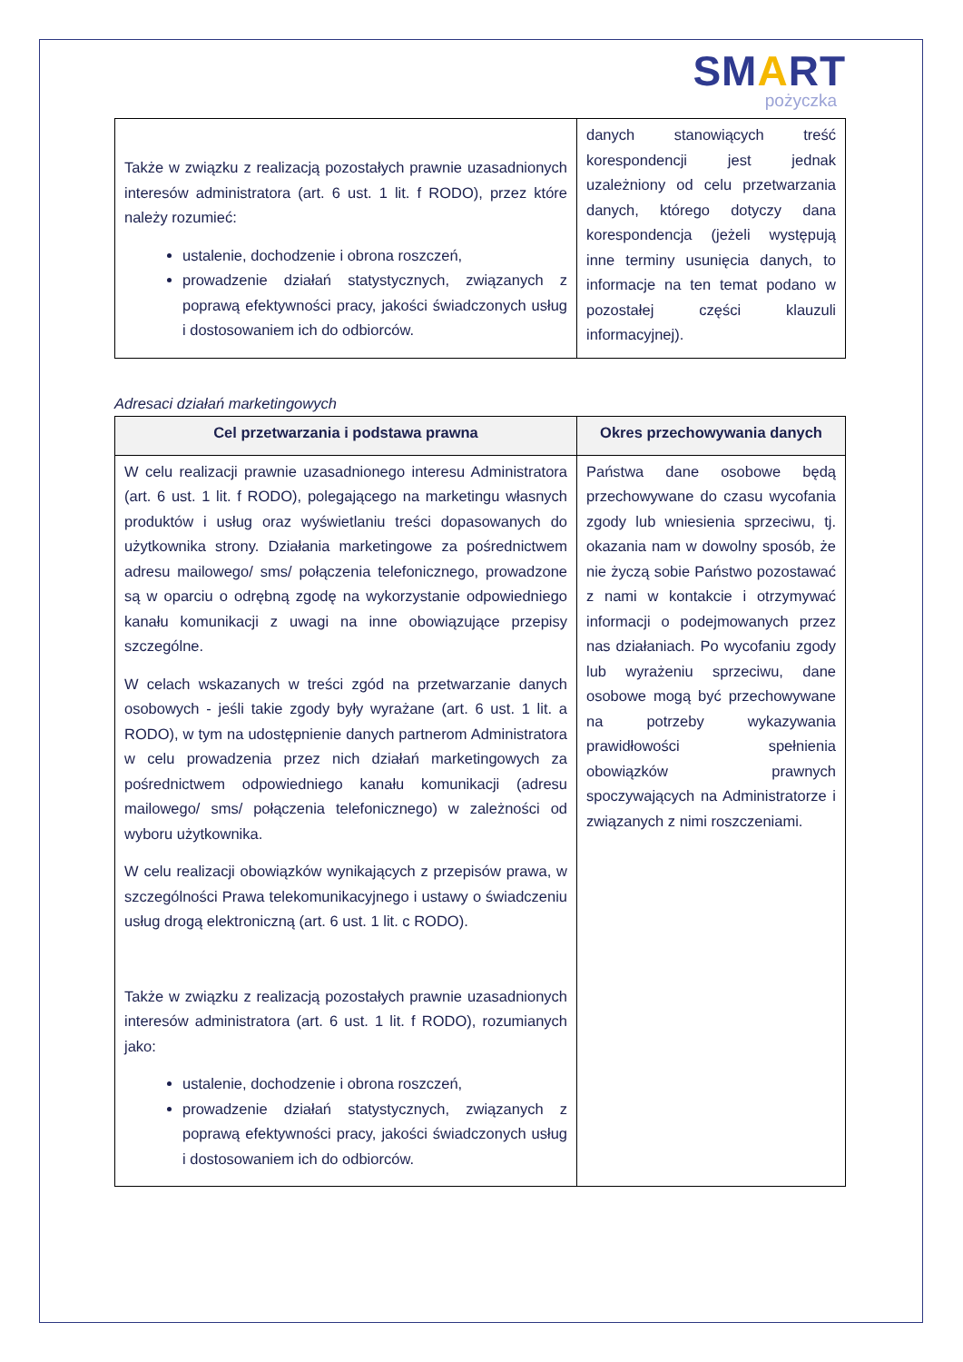SMART
pożyczka
| Także w związku z realizacją pozostałych prawnie uzasadnionych interesów administratora (art. 6 ust. 1 lit. f RODO), przez które należy rozumieć: ustalenie, dochodzenie i obrona roszczeń, prowadzenie działań statystycznych, związanych z poprawą efektywności pracy, jakości świadczonych usług i dostosowaniem ich do odbiorców. | danych stanowiących treść korespondencji jest jednak uzależniony od celu przetwarzania danych, którego dotyczy dana korespondencja (jeżeli występują inne terminy usunięcia danych, to informacje na ten temat podano w pozostałej części klauzuli informacyjnej). |
Adresaci działań marketingowych
| Cel przetwarzania i podstawa prawna | Okres przechowywania danych |
| --- | --- |
| W celu realizacji prawnie uzasadnionego interesu Administratora (art. 6 ust. 1 lit. f RODO), polegającego na marketingu własnych produktów i usług oraz wyświetlaniu treści dopasowanych do użytkownika strony. Działania marketingowe za pośrednictwem adresu mailowego/ sms/ połączenia telefonicznego, prowadzone są w oparciu o odrębną zgodę na wykorzystanie odpowiedniego kanału komunikacji z uwagi na inne obowiązujące przepisy szczególne. W celach wskazanych w treści zgód na przetwarzanie danych osobowych - jeśli takie zgody były wyrażane (art. 6 ust. 1 lit. a RODO), w tym na udostępnienie danych partnerom Administratora w celu prowadzenia przez nich działań marketingowych za pośrednictwem odpowiedniego kanału komunikacji (adresu mailowego/ sms/ połączenia telefonicznego) w zależności od wyboru użytkownika. W celu realizacji obowiązków wynikających z przepisów prawa, w szczególności Prawa telekomunikacyjnego i ustawy o świadczeniu usług drogą elektroniczną (art. 6 ust. 1 lit. c RODO). Także w związku z realizacją pozostałych prawnie uzasadnionych interesów administratora (art. 6 ust. 1 lit. f RODO), rozumianych jako: ustalenie, dochodzenie i obrona roszczeń, prowadzenie działań statystycznych, związanych z poprawą efektywności pracy, jakości świadczonych usług i dostosowaniem ich do odbiorców. | Państwa dane osobowe będą przechowywane do czasu wycofania zgody lub wniesienia sprzeciwu, tj. okazania nam w dowolny sposób, że nie życzą sobie Państwo pozostawać z nami w kontakcie i otrzymywać informacji o podejmowanych przez nas działaniach. Po wycofaniu zgody lub wyrażeniu sprzeciwu, dane osobowe mogą być przechowywane na potrzeby wykazywania prawidłowości spełnienia obowiązków prawnych spoczywających na Administratorze i związanych z nimi roszczeniami. |